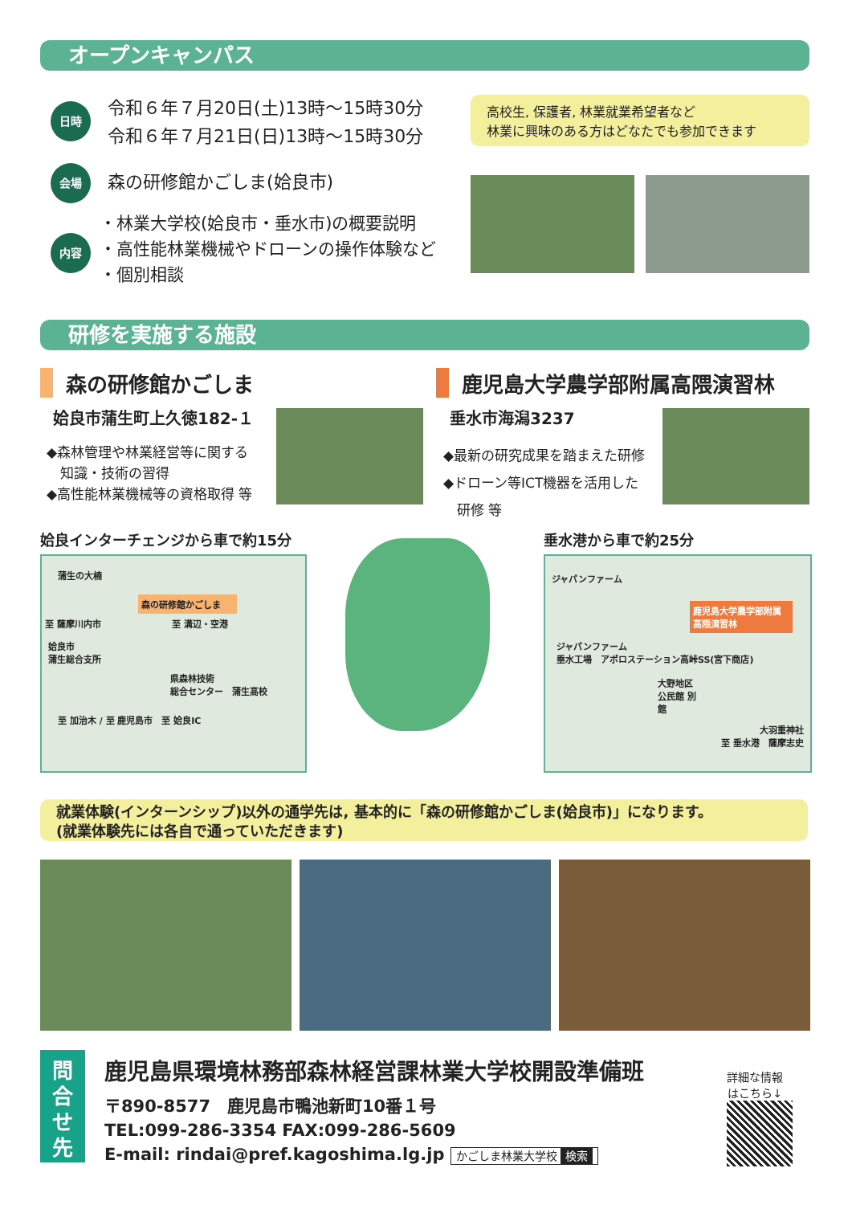オープンキャンパス
日時
令和６年７月20日(土)13時～15時30分
令和６年７月21日(日)13時～15時30分
高校生, 保護者, 林業就業希望者など
林業に興味のある方はどなたでも参加できます
会場 森の研修館かごしま(姶良市)
内容
・林業大学校(姶良市・垂水市)の概要説明
・高性能林業機械やドローンの操作体験など
・個別相談
研修を実施する施設
森の研修館かごしま
姶良市蒲生町上久徳182-１
◆森林管理や林業経営等に関する
　知識・技術の習得
◆高性能林業機械等の資格取得 等
鹿児島大学農学部附属高隈演習林
垂水市海潟3237
◆最新の研究成果を踏まえた研修
◆ドローン等ICT機器を活用した
　研修 等
姶良インターチェンジから車で約15分 垂水港から車で約25分
蒲生の大楠
森の研修館かごしま
至 薩摩川内市　　　　　　　　至 溝辺・空港
姶良市
蒲生総合支所
県森林技術
総合センター　蒲生高校
至 加治木 / 至 鹿児島市　至 姶良IC
ジャパンファーム
鹿児島大学農学部附属
高隈演習林
ジャパンファーム
垂水工場　アポロステーション高峠SS(宮下商店)
大野地区公民館 別館
大羽重神社
至 垂水港　薩摩志史
就業体験(インターンシップ)以外の通学先は, 基本的に「森の研修館かごしま(姶良市)」になります。
(就業体験先には各自で通っていただきます)
問
合
せ
先
鹿児島県環境林務部森林経営課林業大学校開設準備班
〒890-8577　鹿児島市鴨池新町10番１号
TEL:099-286-3354 FAX:099-286-5609
E-mail: rindai@pref.kagoshima.lg.jp かごしま林業大学校 検索
詳細な情報
はこちら↓